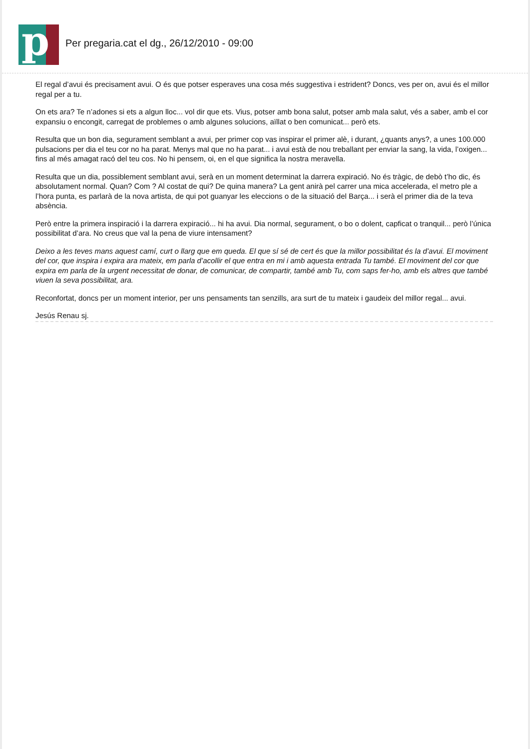p
Per pregaria.cat el dg., 26/12/2010 - 09:00
El regal d’avui és precisament avui. O és que potser esperaves una cosa més suggestiva i estrident? Doncs, ves per on, avui és el millor regal per a tu.
On ets ara? Te n’adones si ets a algun lloc... vol dir que ets. Vius, potser amb bona salut, potser amb mala salut, vés a saber, amb el cor expansiu o encongit, carregat de problemes o amb algunes solucions, aïllat o ben comunicat... però ets.
Resulta que un bon dia, segurament semblant a avui, per primer cop vas inspirar el primer alè, i durant, ¿quants anys?, a unes 100.000 pulsacions per dia el teu cor no ha parat. Menys mal que no ha parat... i avui està de nou treballant per enviar la sang, la vida, l’oxigen... fins al més amagat racó del teu cos. No hi pensem, oi, en el que significa la nostra meravella.
Resulta que un dia, possiblement semblant avui, serà en un moment determinat la darrera expiració. No és tràgic, de debò t’ho dic, és absolutament normal. Quan? Com ? Al costat de qui? De quina manera? La gent anirà pel carrer una mica accelerada, el metro ple a l’hora punta, es parlarà de la nova artista, de qui pot guanyar les eleccions o de la situació del Barça... i serà el primer dia de la teva absència.
Però entre la primera inspiració i la darrera expiració... hi ha avui. Dia normal, segurament, o bo o dolent, capficat o tranquil... però l’única possibilitat d’ara. No creus que val la pena de viure intensament?
Deixo a les teves mans aquest camí, curt o llarg que em queda. El que sí sé de cert és que la millor possibilitat és la d’avui. El moviment del cor, que inspira i expira ara mateix, em parla d’acollir el que entra en mi i amb aquesta entrada Tu també. El moviment del cor que expira em parla de la urgent necessitat de donar, de comunicar, de compartir, també amb Tu, com saps fer-ho, amb els altres que també viuen la seva possibilitat, ara.
Reconfortat, doncs per un moment interior, per uns pensaments tan senzills, ara surt de tu mateix i gaudeix del millor regal... avui.
Jesús Renau sj.